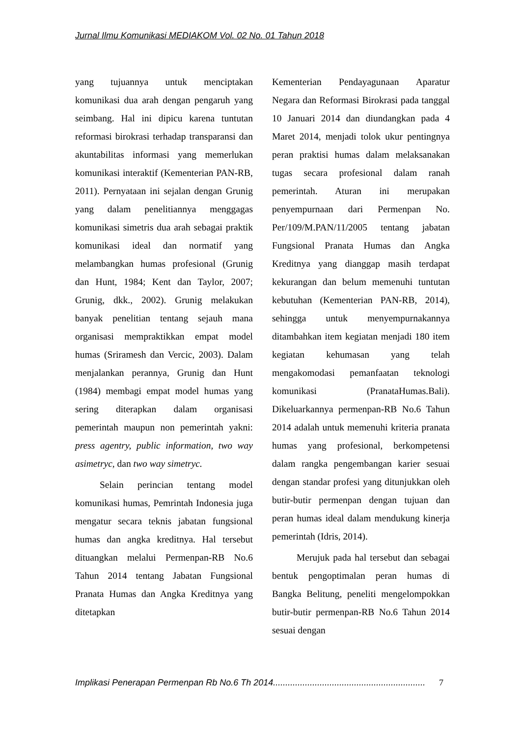Jurnal Ilmu Komunikasi MEDIAKOM Vol. 02 No. 01 Tahun 2018
yang tujuannya untuk menciptakan komunikasi dua arah dengan pengaruh yang seimbang. Hal ini dipicu karena tuntutan reformasi birokrasi terhadap transparansi dan akuntabilitas informasi yang memerlukan komunikasi interaktif (Kementerian PAN-RB, 2011). Pernyataan ini sejalan dengan Grunig yang dalam penelitiannya menggagas komunikasi simetris dua arah sebagai praktik komunikasi ideal dan normatif yang melambangkan humas profesional (Grunig dan Hunt, 1984; Kent dan Taylor, 2007; Grunig, dkk., 2002). Grunig melakukan banyak penelitian tentang sejauh mana organisasi mempraktikkan empat model humas (Sriramesh dan Vercic, 2003). Dalam menjalankan perannya, Grunig dan Hunt (1984) membagi empat model humas yang sering diterapkan dalam organisasi pemerintah maupun non pemerintah yakni: press agentry, public information, two way asimetryc, dan two way simetryc.
Selain perincian tentang model komunikasi humas, Pemrintah Indonesia juga mengatur secara teknis jabatan fungsional humas dan angka kreditnya. Hal tersebut dituangkan melalui Permenpan-RB No.6 Tahun 2014 tentang Jabatan Fungsional Pranata Humas dan Angka Kreditnya yang ditetapkan
Kementerian Pendayagunaan Aparatur Negara dan Reformasi Birokrasi pada tanggal 10 Januari 2014 dan diundangkan pada 4 Maret 2014, menjadi tolok ukur pentingnya peran praktisi humas dalam melaksanakan tugas secara profesional dalam ranah pemerintah. Aturan ini merupakan penyempurnaan dari Permenpan No. Per/109/M.PAN/11/2005 tentang jabatan Fungsional Pranata Humas dan Angka Kreditnya yang dianggap masih terdapat kekurangan dan belum memenuhi tuntutan kebutuhan (Kementerian PAN-RB, 2014), sehingga untuk menyempurnakannya ditambahkan item kegiatan menjadi 180 item kegiatan kehumasan yang telah mengakomodasi pemanfaatan teknologi komunikasi (PranataHumas.Bali). Dikeluarkannya permenpan-RB No.6 Tahun 2014 adalah untuk memenuhi kriteria pranata humas yang profesional, berkompetensi dalam rangka pengembangan karier sesuai dengan standar profesi yang ditunjukkan oleh butir-butir permenpan dengan tujuan dan peran humas ideal dalam mendukung kinerja pemerintah (Idris, 2014).
Merujuk pada hal tersebut dan sebagai bentuk pengoptimalan peran humas di Bangka Belitung, peneliti mengelompokkan butir-butir permenpan-RB No.6 Tahun 2014 sesuai dengan
Implikasi Penerapan Permenpan Rb No.6 Th 2014.............................................................. 7